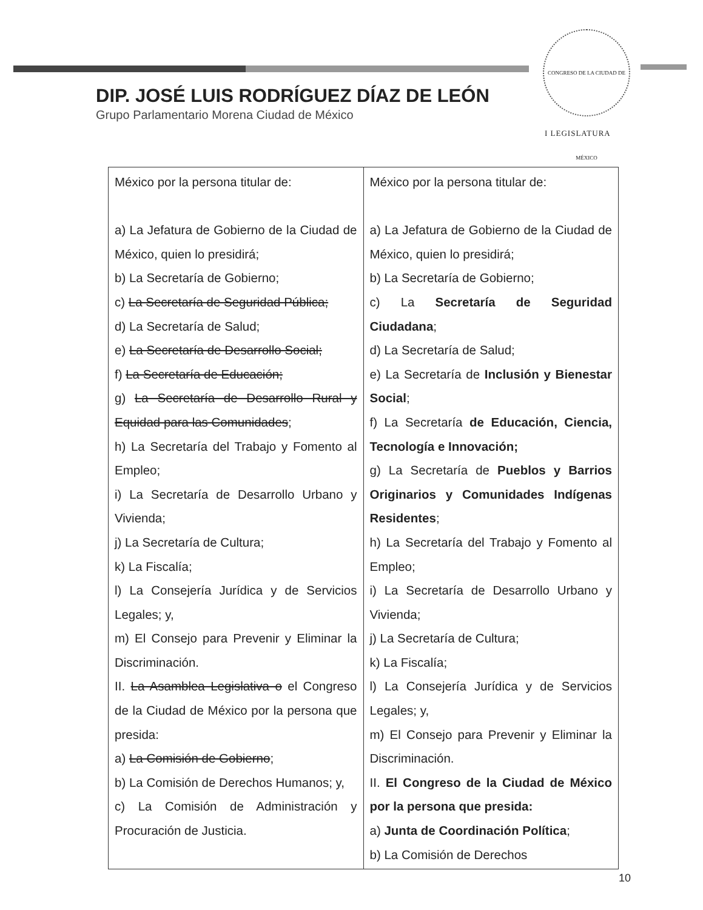CONGRESO DE LA CIUDAD DE MÉXICO
I LEGISLATURA
DIP. JOSÉ LUIS RODRÍGUEZ DÍAZ DE LEÓN
Grupo Parlamentario Morena Ciudad de México
| México por la persona titular de: a) La Jefatura de Gobierno de la Ciudad de México, quien lo presidirá; b) La Secretaría de Gobierno; c) La Secretaría de Seguridad Pública; d) La Secretaría de Salud; e) La Secretaría de Desarrollo Social; f) La Secretaría de Educación; g) La Secretaría de Desarrollo Rural y Equidad para las Comunidades ; h) La Secretaría del Trabajo y Fomento al Empleo; i) La Secretaría de Desarrollo Urbano y Vivienda; j) La Secretaría de Cultura; k) La Fiscalía; l) La Consejería Jurídica y de Servicios Legales; y, m) El Consejo para Prevenir y Eliminar la Discriminación. II. La Asamblea Legislativa o el Congreso de la Ciudad de México por la persona que presida: a) La Comisión de Gobierno ; b) La Comisión de Derechos Humanos; y, c) La Comisión de Administración y Procuración de Justicia. | México por la persona titular de: a) La Jefatura de Gobierno de la Ciudad de México, quien lo presidirá; b) La Secretaría de Gobierno; c) La Secretaría de Seguridad Ciudadana ; d) La Secretaría de Salud; e) La Secretaría de Inclusión y Bienestar Social ; f) La Secretaría de Educación, Ciencia, Tecnología e Innovación; g) La Secretaría de Pueblos y Barrios Originarios y Comunidades Indígenas Residentes ; h) La Secretaría del Trabajo y Fomento al Empleo; i) La Secretaría de Desarrollo Urbano y Vivienda; j) La Secretaría de Cultura; k) La Fiscalía; l) La Consejería Jurídica y de Servicios Legales; y, m) El Consejo para Prevenir y Eliminar la Discriminación. II. El Congreso de la Ciudad de México por la persona que presida: a) Junta de Coordinación Política ; b) La Comisión de Derechos |
10